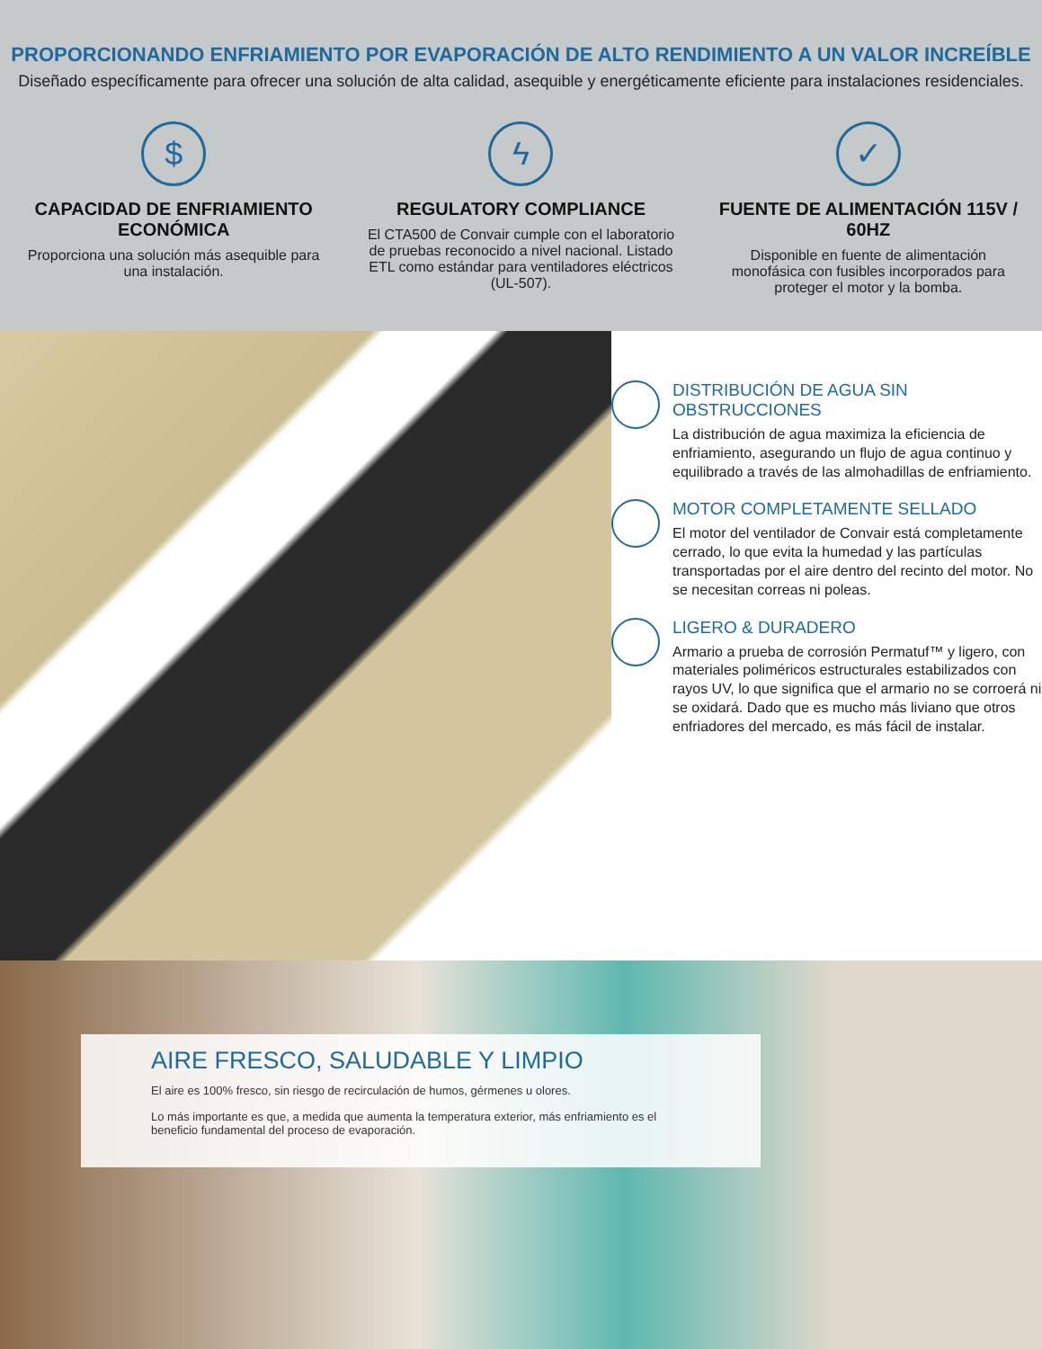PROPORCIONANDO ENFRIAMIENTO POR EVAPORACIÓN DE ALTO RENDIMIENTO A UN VALOR INCREÍBLE
Diseñado específicamente para ofrecer una solución de alta calidad, asequible y energéticamente eficiente para instalaciones residenciales.
$
CAPACIDAD DE ENFRIAMIENTO ECONÓMICA
Proporciona una solución más asequible para una instalación.
ϟ
REGULATORY COMPLIANCE
El CTA500 de Convair cumple con el laboratorio de pruebas reconocido a nivel nacional. Listado ETL como estándar para ventiladores eléctricos (UL-507).
✓
FUENTE DE ALIMENTACIÓN 115V / 60HZ
Disponible en fuente de alimentación monofásica con fusibles incorporados para proteger el motor y la bomba.
DISTRIBUCIÓN DE AGUA SIN OBSTRUCCIONES
La distribución de agua maximiza la eficiencia de enfriamiento, asegurando un flujo de agua continuo y equilibrado a través de las almohadillas de enfriamiento.
MOTOR COMPLETAMENTE SELLADO
El motor del ventilador de Convair está completamente cerrado, lo que evita la humedad y las partículas transportadas por el aire dentro del recinto del motor. No se necesitan correas ni poleas.
LIGERO & DURADERO
Armario a prueba de corrosión Permatuf™ y ligero, con materiales poliméricos estructurales estabilizados con rayos UV, lo que significa que el armario no se corroerá ni se oxidará. Dado que es mucho más liviano que otros enfriadores del mercado, es más fácil de instalar.
AIRE FRESCO, SALUDABLE Y LIMPIO
El aire es 100% fresco, sin riesgo de recirculación de humos, gérmenes u olores.
Lo más importante es que, a medida que aumenta la temperatura exterior, más enfriamiento es el beneficio fundamental del proceso de evaporación.